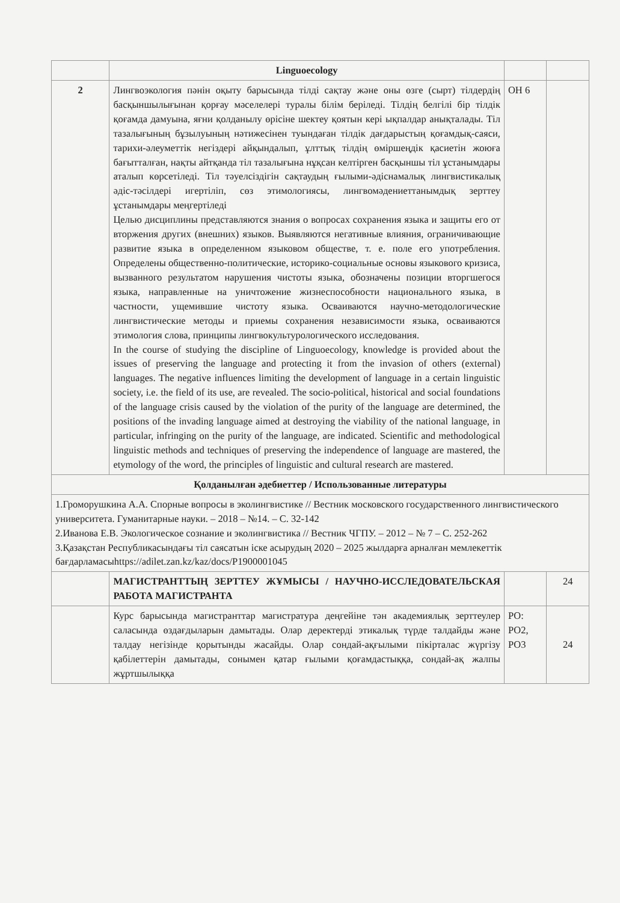| | Linguoecology | | |
| 2 | Лингвоэкология пәнін оқыту барысында тілді сақтау және оны өзге (сырт) тілдердің басқыншылығынан қорғау мәселелері туралы білім беріледі. Тілдің белгілі бір тілдік қоғамда дамуына, яғни қолданылу өрісіне шектеу қоятын кері ықпалдар анықталады. Тіл тазалығының бұзылуының нәтижесінен туындаған тілдік дағдарыстың қоғамдық-саяси, тарихи-әлеуметтік негіздері айқындалып, ұлттық тілдің өміршеңдік қасиетін жоюға бағытталған, нақты айтқанда тіл тазалығына нұқсан келтірген басқыншы тіл ұстанымдары аталып көрсетіледі. Тіл тәуелсіздігін сақтаудың ғылыми-әдіснамалық лингвистикалық әдіс-тәсілдері игертіліп, сөз этимологиясы, лингвомәдениеттанымдық зерттеу ұстанымдары меңгертіледі Целью дисциплины представляются знания о вопросах сохранения языка и защиты его от вторжения других (внешних) языков. Выявляются негативные влияния, ограничивающие развитие языка в определенном языковом обществе, т. е. поле его употребления. Определены общественно-политические, историко-социальные основы языкового кризиса, вызванного результатом нарушения чистоты языка, обозначены позиции вторгшегося языка, направленные на уничтожение жизнеспособности национального языка, в частности, ущемившие чистоту языка. Осваиваются научно-методологические лингвистические методы и приемы сохранения независимости языка, осваиваются этимология слова, принципы лингвокультурологического исследования. In the course of studying the discipline of Linguoecology, knowledge is provided about the issues of preserving the language and protecting it from the invasion of others (external) languages. The negative influences limiting the development of language in a certain linguistic society, i.e. the field of its use, are revealed. The socio-political, historical and social foundations of the language crisis caused by the violation of the purity of the language are determined, the positions of the invading language aimed at destroying the viability of the national language, in particular, infringing on the purity of the language, are indicated. Scientific and methodological linguistic methods and techniques of preserving the independence of language are mastered, the etymology of the word, the principles of linguistic and cultural research are mastered. | ОН 6 | |
| Қолданылған әдебиеттер / Использованные литературы | | | |
| 1.Громорушкина А.А. Спорные вопросы в эколингвистике // Вестник московского государственного лингвистического университета. Гуманитарные науки. – 2018 – №14. – С. 32-142 2.Иванова Е.В. Экологическое сознание и эколингвистика // Вестник ЧГПУ. – 2012 – № 7 – С. 252-262 3.Қазақстан Республикасындағы тіл саясатын іске асырудың 2020 – 2025 жылдарға арналған мемлекеттік бағдарламасыhttps://adilet.zan.kz/kaz/docs/P1900001045 | | | |
| | МАГИСТРАНТТЫҢ ЗЕРТТЕУ ЖҰМЫСЫ / НАУЧНО-ИССЛЕДОВАТЕЛЬСКАЯ РАБОТА МАГИСТРАНТА | | 24 |
| | Курс барысында магистранттар магистратура деңгейіне тән академиялық зерттеулер саласында өздағдыларын дамытады. Олар деректерді этикалық түрде талдайды және талдау негізінде қорытынды жасайды. Олар сондай-ақғылыми пікірталас жүргізу қабілеттерін дамытады, сонымен қатар ғылыми қоғамдастыққа, сондай-ақ жалпы жұртшылыққа | РО: РО2, РО3 | 24 |